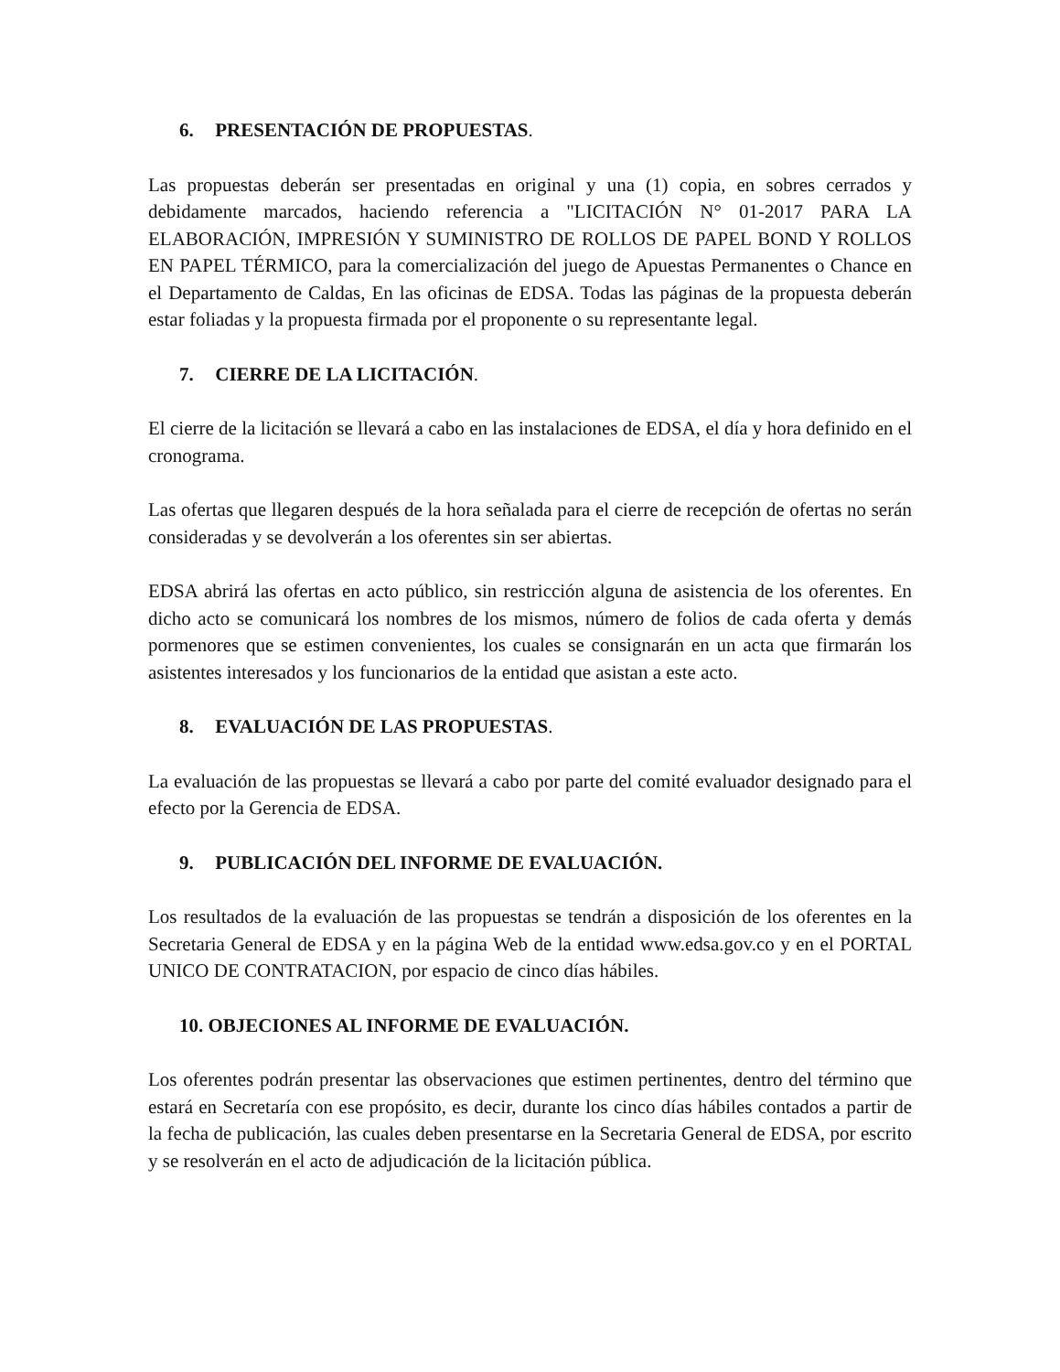6. PRESENTACIÓN DE PROPUESTAS.
Las propuestas deberán ser presentadas en original y una (1) copia, en sobres cerrados y debidamente marcados, haciendo referencia a "LICITACIÓN N° 01-2017 PARA LA ELABORACIÓN, IMPRESIÓN Y SUMINISTRO DE ROLLOS DE PAPEL BOND Y ROLLOS EN PAPEL TÉRMICO, para la comercialización del juego de Apuestas Permanentes o Chance en el Departamento de Caldas, En las oficinas de EDSA. Todas las páginas de la propuesta deberán estar foliadas y la propuesta firmada por el proponente o su representante legal.
7. CIERRE DE LA LICITACIÓN.
El cierre de la licitación se llevará a cabo en las instalaciones de EDSA, el día y hora definido en el cronograma.
Las ofertas que llegaren después de la hora señalada para el cierre de recepción de ofertas no serán consideradas y se devolverán a los oferentes sin ser abiertas.
EDSA abrirá las ofertas en acto público, sin restricción alguna de asistencia de los oferentes. En dicho acto se comunicará los nombres de los mismos, número de folios de cada oferta y demás pormenores que se estimen convenientes, los cuales se consignarán en un acta que firmarán los asistentes interesados y los funcionarios de la entidad que asistan a este acto.
8. EVALUACIÓN DE LAS PROPUESTAS.
La evaluación de las propuestas se llevará a cabo por parte del comité evaluador designado para el efecto por la Gerencia de EDSA.
9. PUBLICACIÓN DEL INFORME DE EVALUACIÓN.
Los resultados de la evaluación de las propuestas se tendrán a disposición de los oferentes en la Secretaria General de EDSA y en la página Web de la entidad www.edsa.gov.co y en el PORTAL UNICO DE CONTRATACION, por espacio de cinco días hábiles.
10. OBJECIONES AL INFORME DE EVALUACIÓN.
Los oferentes podrán presentar las observaciones que estimen pertinentes, dentro del término que estará en Secretaría con ese propósito, es decir, durante los cinco días hábiles contados a partir de la fecha de publicación, las cuales deben presentarse en la Secretaria General de EDSA, por escrito y se resolverán en el acto de adjudicación de la licitación pública.